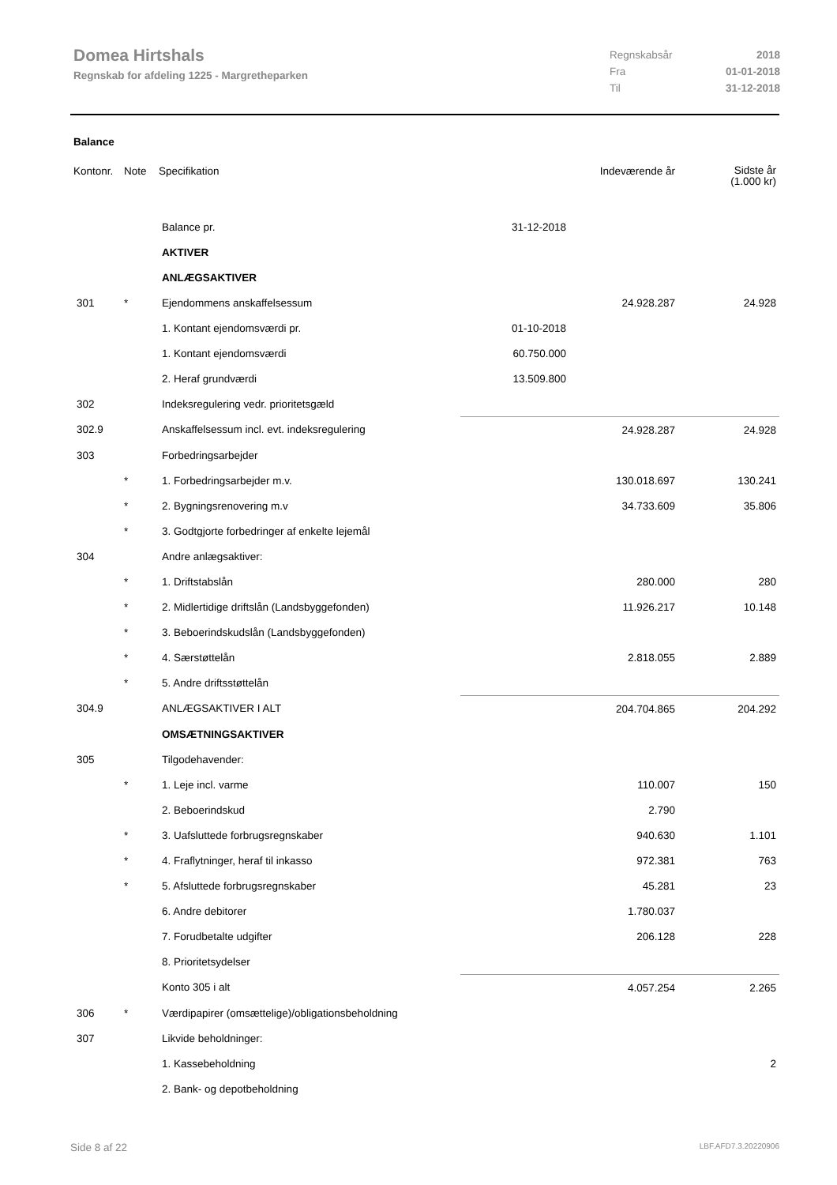Domea Hirtshals
Regnskab for afdeling 1225 - Margretheparken
| Regnskabsår | 2018 |
| Fra | 01-01-2018 |
| Til | 31-12-2018 |
Balance
| Kontonr. | Note | Specifikation | | Indeværende år | Sidste år (1.000 kr) |
| | | Balance pr. | 31-12-2018 | | |
| | | AKTIVER | | | |
| | | ANLÆGSAKTIVER | | | |
| 301 | * | Ejendommens anskaffelsessum | | 24.928.287 | 24.928 |
| | | 1. Kontant ejendomsværdi pr. | 01-10-2018 | | |
| | | 1. Kontant ejendomsværdi | 60.750.000 | | |
| | | 2. Heraf grundværdi | 13.509.800 | | |
| 302 | | Indeksregulering vedr. prioritetsgæld | | | |
| 302.9 | | Anskaffelsessum incl. evt. indeksregulering | | 24.928.287 | 24.928 |
| 303 | | Forbedringsarbejder | | | |
| | * | 1. Forbedringsarbejder m.v. | | 130.018.697 | 130.241 |
| | * | 2. Bygningsrenovering m.v | | 34.733.609 | 35.806 |
| | * | 3. Godtgjorte forbedringer af enkelte lejemål | | | |
| 304 | | Andre anlægsaktiver: | | | |
| | * | 1. Driftstabslån | | 280.000 | 280 |
| | * | 2. Midlertidige driftslån (Landsbyggefonden) | | 11.926.217 | 10.148 |
| | * | 3. Beboerindskudslån (Landsbyggefonden) | | | |
| | * | 4. Særstøttelån | | 2.818.055 | 2.889 |
| | * | 5. Andre driftsstøttelån | | | |
| 304.9 | | ANLÆGSAKTIVER I ALT | | 204.704.865 | 204.292 |
| | | OMSÆTNINGSAKTIVER | | | |
| 305 | | Tilgodehavender: | | | |
| | * | 1. Leje incl. varme | | 110.007 | 150 |
| | | 2. Beboerindskud | | 2.790 | |
| | * | 3. Uafsluttede forbrugsregnskaber | | 940.630 | 1.101 |
| | * | 4. Fraflytninger, heraf til inkasso | | 972.381 | 763 |
| | * | 5. Afsluttede forbrugsregnskaber | | 45.281 | 23 |
| | | 6. Andre debitorer | | 1.780.037 | |
| | | 7. Forudbetalte udgifter | | 206.128 | 228 |
| | | 8. Prioritetsydelser | | | |
| | | Konto 305 i alt | | 4.057.254 | 2.265 |
| 306 | * | Værdipapirer (omsættelige)/obligationsbeholdning | | | |
| 307 | | Likvide beholdninger: | | | |
| | | 1. Kassebeholdning | | | 2 |
| | | 2. Bank- og depotbeholdning | | | |
Side 8 af 22 LBF.AFD7.3.20220906